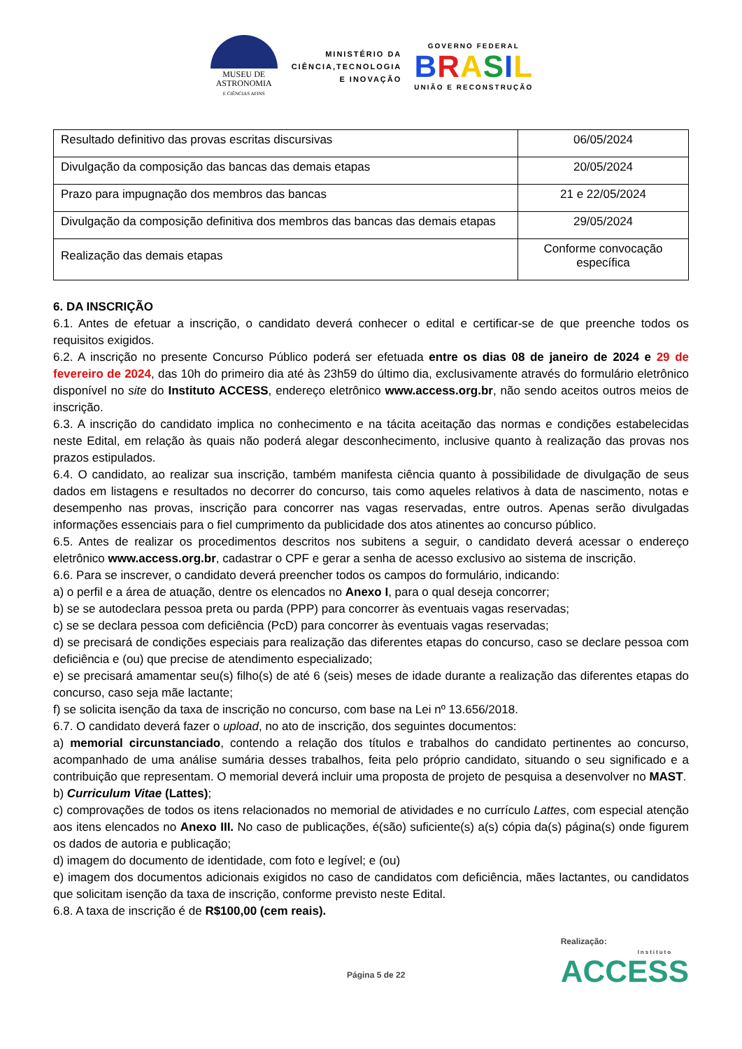MUSEU DE
ASTRONOMIA
E CIÊNCIAS AFINS
MINISTÉRIO DA
CIÊNCIA,TECNOLOGIA
E INOVAÇÃO
GOVERNO FEDERAL
BRASIL
UNIÃO E RECONSTRUÇÃO
| Resultado definitivo das provas escritas discursivas | 06/05/2024 |
| Divulgação da composição das bancas das demais etapas | 20/05/2024 |
| Prazo para impugnação dos membros das bancas | 21 e 22/05/2024 |
| Divulgação da composição definitiva dos membros das bancas das demais etapas | 29/05/2024 |
| Realização das demais etapas | Conforme convocação específica |
6. DA INSCRIÇÃO
6.1. Antes de efetuar a inscrição, o candidato deverá conhecer o edital e certificar-se de que preenche todos os requisitos exigidos.
6.2. A inscrição no presente Concurso Público poderá ser efetuada entre os dias 08 de janeiro de 2024 e 29 de fevereiro de 2024, das 10h do primeiro dia até às 23h59 do último dia, exclusivamente através do formulário eletrônico disponível no site do Instituto ACCESS, endereço eletrônico www.access.org.br, não sendo aceitos outros meios de inscrição.
6.3. A inscrição do candidato implica no conhecimento e na tácita aceitação das normas e condições estabelecidas neste Edital, em relação às quais não poderá alegar desconhecimento, inclusive quanto à realização das provas nos prazos estipulados.
6.4. O candidato, ao realizar sua inscrição, também manifesta ciência quanto à possibilidade de divulgação de seus dados em listagens e resultados no decorrer do concurso, tais como aqueles relativos à data de nascimento, notas e desempenho nas provas, inscrição para concorrer nas vagas reservadas, entre outros. Apenas serão divulgadas informações essenciais para o fiel cumprimento da publicidade dos atos atinentes ao concurso público.
6.5. Antes de realizar os procedimentos descritos nos subitens a seguir, o candidato deverá acessar o endereço eletrônico www.access.org.br, cadastrar o CPF e gerar a senha de acesso exclusivo ao sistema de inscrição.
6.6. Para se inscrever, o candidato deverá preencher todos os campos do formulário, indicando:
a) o perfil e a área de atuação, dentre os elencados no Anexo I, para o qual deseja concorrer;
b) se se autodeclara pessoa preta ou parda (PPP) para concorrer às eventuais vagas reservadas;
c) se se declara pessoa com deficiência (PcD) para concorrer às eventuais vagas reservadas;
d) se precisará de condições especiais para realização das diferentes etapas do concurso, caso se declare pessoa com deficiência e (ou) que precise de atendimento especializado;
e) se precisará amamentar seu(s) filho(s) de até 6 (seis) meses de idade durante a realização das diferentes etapas do concurso, caso seja mãe lactante;
f) se solicita isenção da taxa de inscrição no concurso, com base na Lei nº 13.656/2018.
6.7. O candidato deverá fazer o upload, no ato de inscrição, dos seguintes documentos:
a) memorial circunstanciado, contendo a relação dos títulos e trabalhos do candidato pertinentes ao concurso, acompanhado de uma análise sumária desses trabalhos, feita pelo próprio candidato, situando o seu significado e a contribuição que representam. O memorial deverá incluir uma proposta de projeto de pesquisa a desenvolver no MAST.
b) Curriculum Vitae (Lattes);
c) comprovações de todos os itens relacionados no memorial de atividades e no currículo Lattes, com especial atenção aos itens elencados no Anexo III. No caso de publicações, é(são) suficiente(s) a(s) cópia da(s) página(s) onde figurem os dados de autoria e publicação;
d) imagem do documento de identidade, com foto e legível; e (ou)
e) imagem dos documentos adicionais exigidos no caso de candidatos com deficiência, mães lactantes, ou candidatos que solicitam isenção da taxa de inscrição, conforme previsto neste Edital.
6.8. A taxa de inscrição é de R$100,00 (cem reais).
Página 5 de 22
Realização:
Instituto
ACCESS